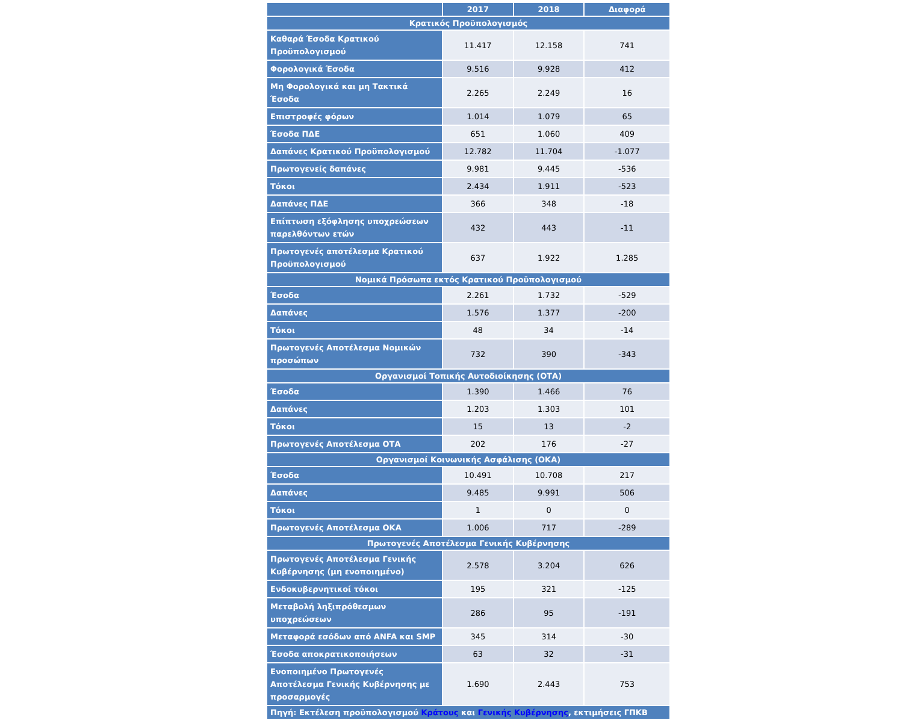| | 2017 | 2018 | Διαφορά |
| --- | --- | --- | --- |
| Κρατικός Προϋπολογισμός | | | |
| Καθαρά Έσοδα Κρατικού Προϋπολογισμού | 11.417 | 12.158 | 741 |
| Φορολογικά Έσοδα | 9.516 | 9.928 | 412 |
| Μη Φορολογικά και μη Τακτικά Έσοδα | 2.265 | 2.249 | 16 |
| Επιστροφές φόρων | 1.014 | 1.079 | 65 |
| Έσοδα ΠΔΕ | 651 | 1.060 | 409 |
| Δαπάνες Κρατικού Προϋπολογισμού | 12.782 | 11.704 | -1.077 |
| Πρωτογενείς δαπάνες | 9.981 | 9.445 | -536 |
| Τόκοι | 2.434 | 1.911 | -523 |
| Δαπάνες ΠΔΕ | 366 | 348 | -18 |
| Επίπτωση εξόφλησης υποχρεώσεων παρελθόντων ετών | 432 | 443 | -11 |
| Πρωτογενές αποτέλεσμα Κρατικού Προϋπολογισμού | 637 | 1.922 | 1.285 |
| Νομικά Πρόσωπα εκτός Κρατικού Προϋπολογισμού | | | |
| Έσοδα | 2.261 | 1.732 | -529 |
| Δαπάνες | 1.576 | 1.377 | -200 |
| Τόκοι | 48 | 34 | -14 |
| Πρωτογενές Αποτέλεσμα Νομικών προσώπων | 732 | 390 | -343 |
| Οργανισμοί Τοπικής Αυτοδιοίκησης (ΟΤΑ) | | | |
| Έσοδα | 1.390 | 1.466 | 76 |
| Δαπάνες | 1.203 | 1.303 | 101 |
| Τόκοι | 15 | 13 | -2 |
| Πρωτογενές Αποτέλεσμα ΟΤΑ | 202 | 176 | -27 |
| Οργανισμοί Κοινωνικής Ασφάλισης (ΟΚΑ) | | | |
| Έσοδα | 10.491 | 10.708 | 217 |
| Δαπάνες | 9.485 | 9.991 | 506 |
| Τόκοι | 1 | 0 | 0 |
| Πρωτογενές Αποτέλεσμα ΟΚΑ | 1.006 | 717 | -289 |
| Πρωτογενές Αποτέλεσμα Γενικής Κυβέρνησης | | | |
| Πρωτογενές Αποτέλεσμα Γενικής Κυβέρνησης (μη ενοποιημένο) | 2.578 | 3.204 | 626 |
| Ενδοκυβερνητικοί τόκοι | 195 | 321 | -125 |
| Μεταβολή ληξιπρόθεσμων υποχρεώσεων | 286 | 95 | -191 |
| Μεταφορά εσόδων από ANFA και SMP | 345 | 314 | -30 |
| Έσοδα αποκρατικοποιήσεων | 63 | 32 | -31 |
| Ενοποιημένο Πρωτογενές Αποτέλεσμα Γενικής Κυβέρνησης με προσαρμογές | 1.690 | 2.443 | 753 |
| Πηγή: Εκτέλεση προϋπολογισμού Κράτους και Γενικής Κυβέρνησης , εκτιμήσεις ΓΠΚΒ | | | |